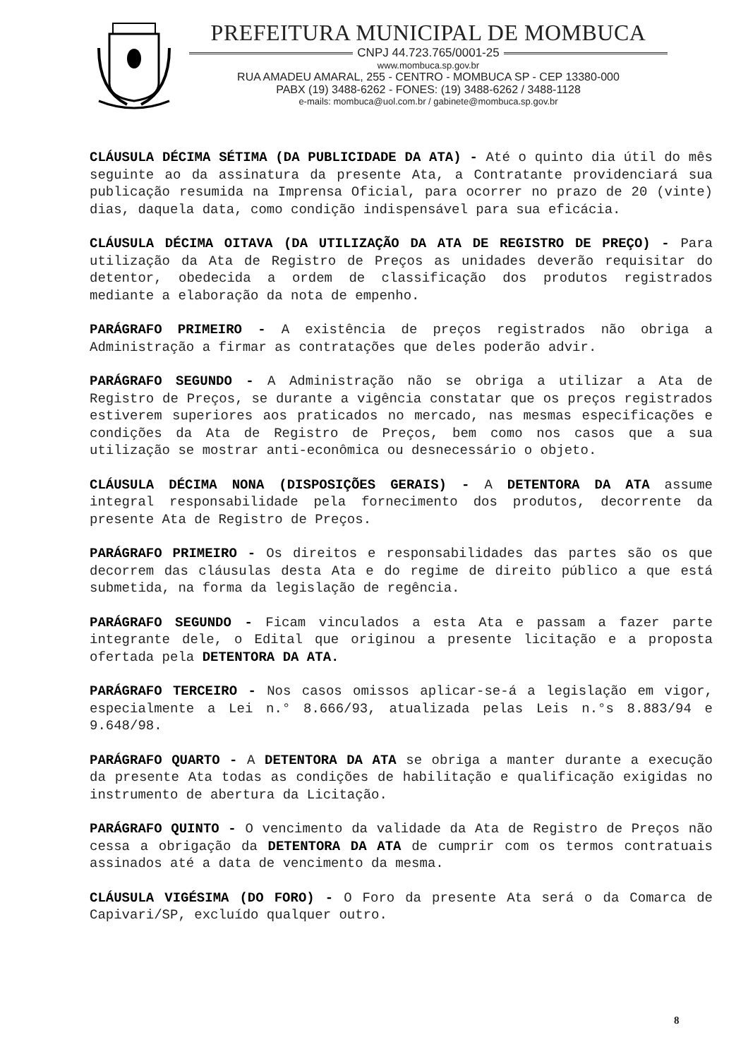PREFEITURA MUNICIPAL DE MOMBUCA
CNPJ 44.723.765/0001-25
www.mombuca.sp.gov.br
RUA AMADEU AMARAL, 255 - CENTRO - MOMBUCA SP - CEP 13380-000
PABX (19) 3488-6262 - FONES: (19) 3488-6262 / 3488-1128
e-mails: mombuca@uol.com.br / gabinete@mombuca.sp.gov.br
CLÁUSULA DÉCIMA SÉTIMA (DA PUBLICIDADE DA ATA) - Até o quinto dia útil do mês seguinte ao da assinatura da presente Ata, a Contratante providenciará sua publicação resumida na Imprensa Oficial, para ocorrer no prazo de 20 (vinte) dias, daquela data, como condição indispensável para sua eficácia.
CLÁUSULA DÉCIMA OITAVA (DA UTILIZAÇÃO DA ATA DE REGISTRO DE PREÇO) - Para utilização da Ata de Registro de Preços as unidades deverão requisitar do detentor, obedecida a ordem de classificação dos produtos registrados mediante a elaboração da nota de empenho.
PARÁGRAFO PRIMEIRO - A existência de preços registrados não obriga a Administração a firmar as contratações que deles poderão advir.
PARÁGRAFO SEGUNDO - A Administração não se obriga a utilizar a Ata de Registro de Preços, se durante a vigência constatar que os preços registrados estiverem superiores aos praticados no mercado, nas mesmas especificações e condições da Ata de Registro de Preços, bem como nos casos que a sua utilização se mostrar anti-econômica ou desnecessário o objeto.
CLÁUSULA DÉCIMA NONA (DISPOSIÇÕES GERAIS) - A DETENTORA DA ATA assume integral responsabilidade pela fornecimento dos produtos, decorrente da presente Ata de Registro de Preços.
PARÁGRAFO PRIMEIRO - Os direitos e responsabilidades das partes são os que decorrem das cláusulas desta Ata e do regime de direito público a que está submetida, na forma da legislação de regência.
PARÁGRAFO SEGUNDO - Ficam vinculados a esta Ata e passam a fazer parte integrante dele, o Edital que originou a presente licitação e a proposta ofertada pela DETENTORA DA ATA.
PARÁGRAFO TERCEIRO - Nos casos omissos aplicar-se-á a legislação em vigor, especialmente a Lei n.° 8.666/93, atualizada pelas Leis n.°s 8.883/94 e 9.648/98.
PARÁGRAFO QUARTO - A DETENTORA DA ATA se obriga a manter durante a execução da presente Ata todas as condições de habilitação e qualificação exigidas no instrumento de abertura da Licitação.
PARÁGRAFO QUINTO - O vencimento da validade da Ata de Registro de Preços não cessa a obrigação da DETENTORA DA ATA de cumprir com os termos contratuais assinados até a data de vencimento da mesma.
CLÁUSULA VIGÉSIMA (DO FORO) - O Foro da presente Ata será o da Comarca de Capivari/SP, excluído qualquer outro.
8